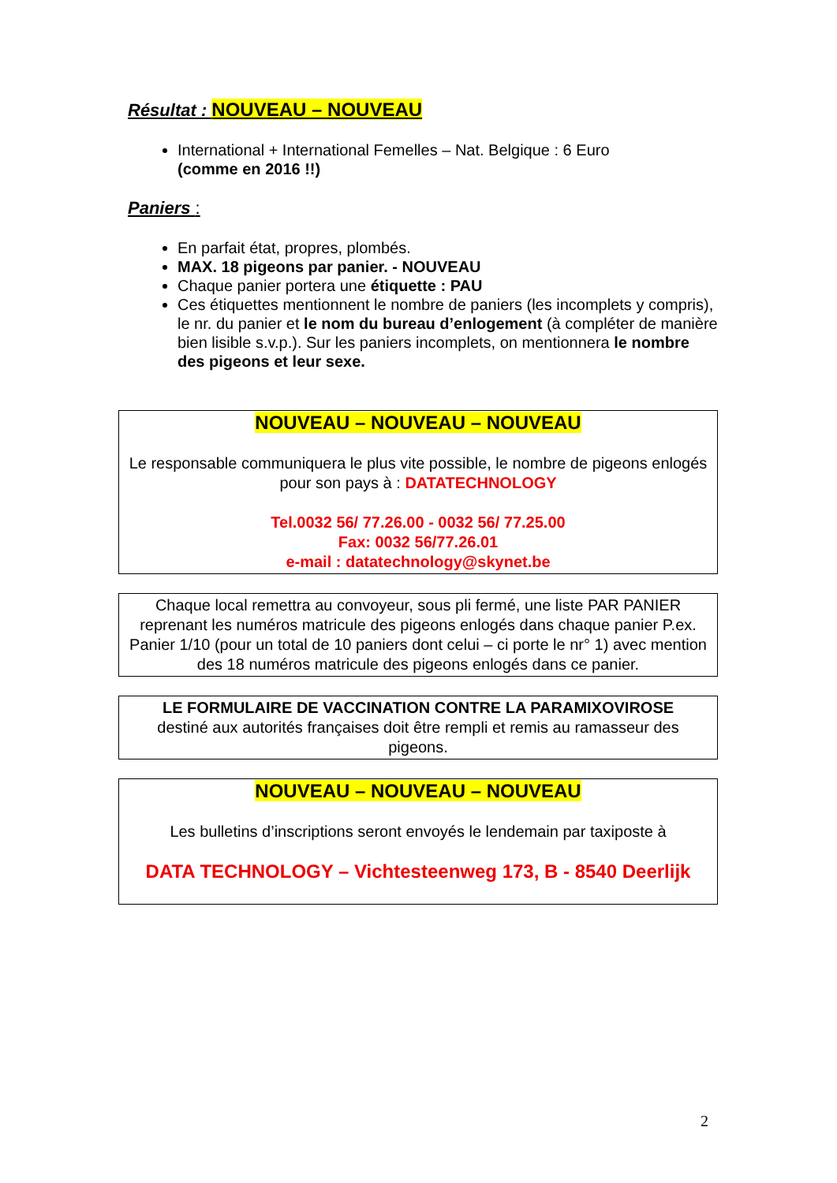Résultat : NOUVEAU – NOUVEAU
International + International Femelles – Nat. Belgique : 6 Euro
(comme en 2016 !!)
Paniers :
En parfait état, propres, plombés.
MAX. 18 pigeons par panier. - NOUVEAU
Chaque panier portera une étiquette : PAU
Ces étiquettes mentionnent le nombre de paniers (les incomplets y compris), le nr. du panier et le nom du bureau d’enlogement (à compléter de manière bien lisible s.v.p.). Sur les paniers incomplets, on mentionnera le nombre des pigeons et leur sexe.
NOUVEAU – NOUVEAU – NOUVEAU
Le responsable communiquera le plus vite possible, le nombre de pigeons enlogés pour son pays à : DATATECHNOLOGY
Tel.0032 56/ 77.26.00 - 0032 56/ 77.25.00
Fax: 0032 56/77.26.01
e-mail : datatechnology@skynet.be
Chaque local remettra au convoyeur, sous pli fermé, une liste PAR PANIER reprenant les numéros matricule des pigeons enlogés dans chaque panier P.ex. Panier 1/10 (pour un total de 10 paniers dont celui – ci porte le nr° 1) avec mention des 18 numéros matricule des pigeons enlogés dans ce panier.
LE FORMULAIRE DE VACCINATION CONTRE LA PARAMIXOVIROSE
destiné aux autorités françaises doit être rempli et remis au ramasseur des pigeons.
NOUVEAU – NOUVEAU – NOUVEAU
Les bulletins d’inscriptions seront envoyés le lendemain par taxiposte à
DATA TECHNOLOGY – Vichtesteenweg 173, B - 8540 Deerlijk
2